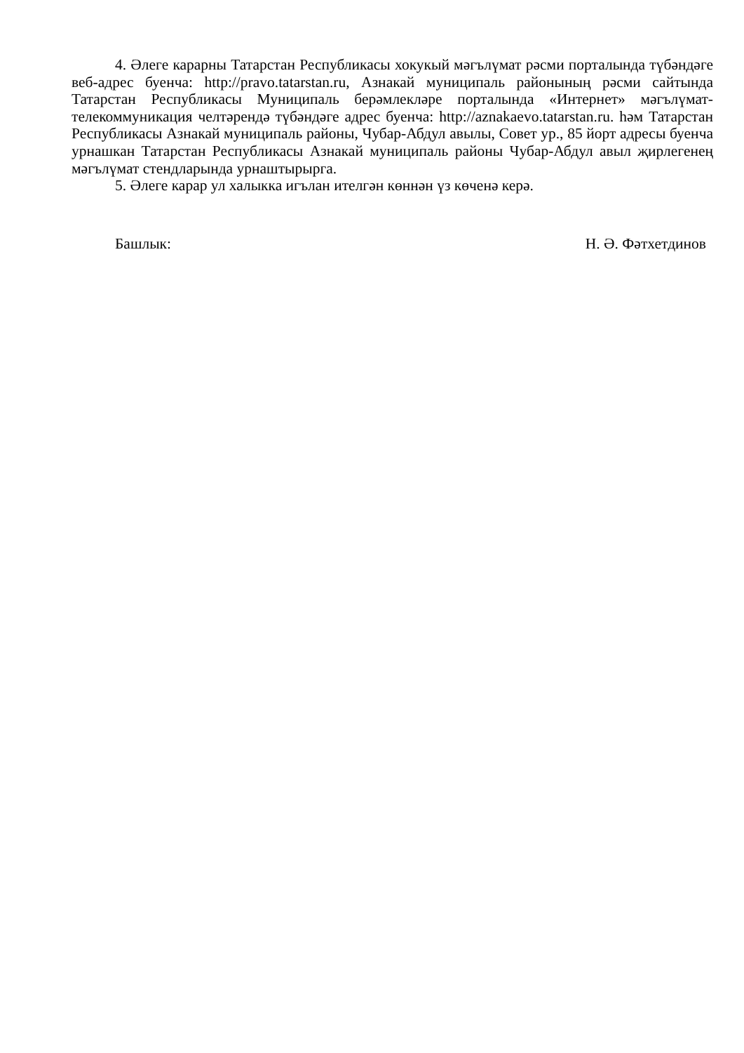4. Әлеге карарны Татарстан Республикасы хокукый мәгълүмат рәсми порталында түбәндәге веб-адрес буенча: http://pravo.tatarstan.ru, Азнакай муниципаль районының рәсми сайтында Татарстан Республикасы Муниципаль берәмлекләре порталында «Интернет» мәгълүмат-телекоммуникация челтәрендә түбәндәге адрес буенча: http://aznakaevo.tatarstan.ru. һәм Татарстан Республикасы Азнакай муниципаль районы, Чубар-Абдул авылы, Совет ур., 85 йорт адресы буенча урнашкан Татарстан Республикасы Азнакай муниципаль районы Чубар-Абдул авыл җирлегенең мәгълүмат стендларында урнаштырырга.
5. Әлеге карар ул халыкка игълан ителгән көннән үз көченә керә.
Башлык: Н. Ә. Фәтхетдинов